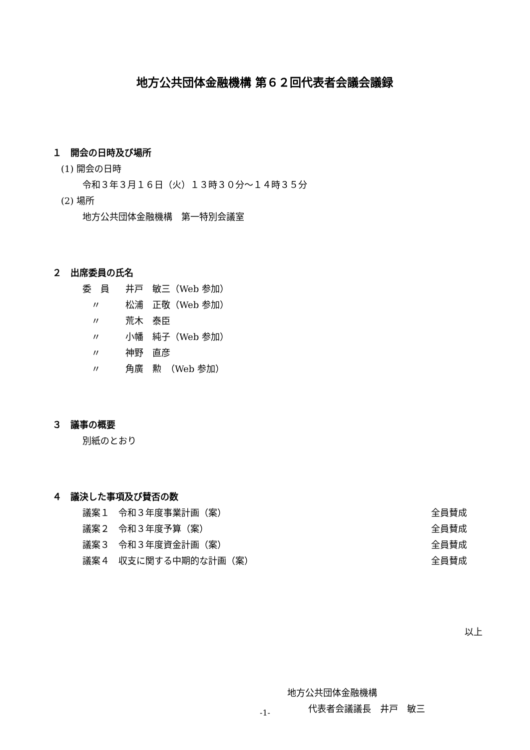地方公共団体金融機構 第６２回代表者会議会議録
１　開会の日時及び場所
(1) 開会の日時
令和３年３月１６日（火）１３時３０分～１４時３５分
(2) 場所
地方公共団体金融機構　第一特別会議室
２　出席委員の氏名
委　員 井戸　敏三（Web 参加）
　〃 松浦　正敬（Web 参加）
　〃 荒木　泰臣
　〃 小幡　純子（Web 参加）
　〃 神野　直彦
　〃 角廣　勲　（Web 参加）
３　議事の概要
別紙のとおり
４　議決した事項及び賛否の数
議案１　令和３年度事業計画（案） 全員賛成
議案２　令和３年度予算（案） 全員賛成
議案３　令和３年度資金計画（案） 全員賛成
議案４　収支に関する中期的な計画（案） 全員賛成
以上
地方公共団体金融機構
代表者会議議長　井戸　敏三
-1-